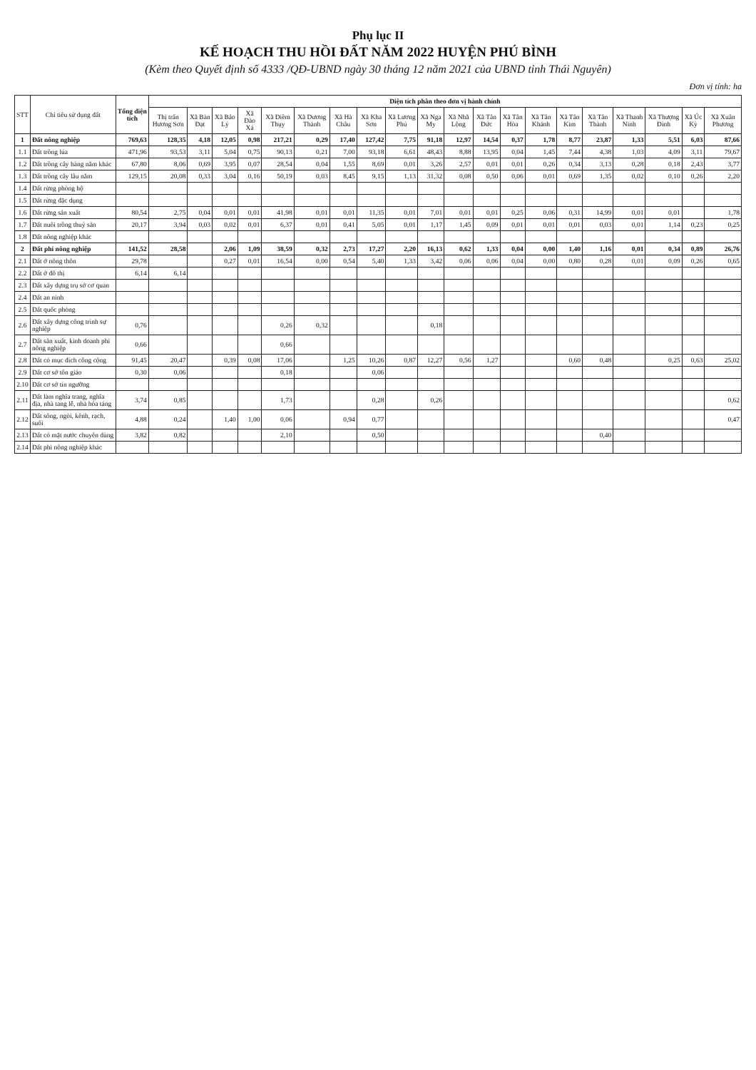Phụ lục II
KẾ HOẠCH THU HỒI ĐẤT NĂM 2022 HUYỆN PHÚ BÌNH
(Kèm theo Quyết định số 4333 /QĐ-UBND ngày 30 tháng 12 năm 2021 của UBND tỉnh Thái Nguyên)
Đơn vị tính: ha
| STT | Chỉ tiêu sử dụng đất | Tổng diện tích | Diện tích phân theo đơn vị hành chính | | | | | | | | | | | | | | | | | | | |
| --- | --- | --- | --- | --- | --- | --- | --- | --- | --- | --- | --- | --- | --- | --- | --- | --- | --- | --- | --- | --- | --- | --- |
| | | | Thị trấn Hương Sơn | Xã Bàn Đạt | Xã Bảo Lý | Xã Đào Xá | Xã Điềm Thụy | Xã Dương Thành | Xã Hà Châu | Xã Kha Sơn | Xã Lương Phú | Xã Nga My | Xã Nhã Lộng | Xã Tân Đức | Xã Tân Hòa | Xã Tân Khánh | Xã Tân Kim | Xã Tân Thành | Xã Thanh Ninh | Xã Thượng Đình | Xã Úc Kỳ | Xã Xuân Phương |
| 1 | Đất nông nghiệp | 769,63 | 128,35 | 4,18 | 12,05 | 0,98 | 217,21 | 0,29 | 17,40 | 127,42 | 7,75 | 91,18 | 12,97 | 14,54 | 0,37 | 1,78 | 8,77 | 23,87 | 1,33 | 5,51 | 6,03 | 87,66 |
| 1.1 | Đất trồng lúa | 471,96 | 93,53 | 3,11 | 5,04 | 0,75 | 90,13 | 0,21 | 7,00 | 93,18 | 6,61 | 48,43 | 8,88 | 13,95 | 0,04 | 1,45 | 7,44 | 4,38 | 1,03 | 4,09 | 3,11 | 79,67 |
| 1.2 | Đất trồng cây hàng năm khác | 67,80 | 8,06 | 0,69 | 3,95 | 0,07 | 28,54 | 0,04 | 1,55 | 8,69 | 0,01 | 3,26 | 2,57 | 0,01 | 0,01 | 0,26 | 0,34 | 3,13 | 0,28 | 0,18 | 2,43 | 3,77 |
| 1.3 | Đất trồng cây lâu năm | 129,15 | 20,08 | 0,33 | 3,04 | 0,16 | 50,19 | 0,03 | 8,45 | 9,15 | 1,13 | 31,32 | 0,08 | 0,50 | 0,06 | 0,01 | 0,69 | 1,35 | 0,02 | 0,10 | 0,26 | 2,20 |
| 1.4 | Đất rừng phòng hộ | | | | | | | | | | | | | | | | | | | | | |
| 1.5 | Đất rừng đặc dụng | | | | | | | | | | | | | | | | | | | | | |
| 1.6 | Đất rừng sản xuất | 80,54 | 2,75 | 0,04 | 0,01 | 0,01 | 41,98 | 0,01 | 0,01 | 11,35 | 0,01 | 7,01 | 0,01 | 0,01 | 0,25 | 0,06 | 0,31 | 14,99 | 0,01 | 0,01 | | 1,78 |
| 1.7 | Đất nuôi trồng thuỷ sản | 20,17 | 3,94 | 0,03 | 0,02 | 0,01 | 6,37 | 0,01 | 0,41 | 5,05 | 0,01 | 1,17 | 1,45 | 0,09 | 0,01 | 0,01 | 0,01 | 0,03 | 0,01 | 1,14 | 0,23 | 0,25 |
| 1.8 | Đất nông nghiệp khác | | | | | | | | | | | | | | | | | | | | | |
| 2 | Đất phi nông nghiệp | 141,52 | 28,58 | | 2,06 | 1,09 | 38,59 | 0,32 | 2,73 | 17,27 | 2,20 | 16,13 | 0,62 | 1,33 | 0,04 | 0,00 | 1,40 | 1,16 | 0,01 | 0,34 | 0,89 | 26,76 |
| 2.1 | Đất ở nông thôn | 29,78 | | | 0,27 | 0,01 | 16,54 | 0,00 | 0,54 | 5,40 | 1,33 | 3,42 | 0,06 | 0,06 | 0,04 | 0,00 | 0,80 | 0,28 | 0,01 | 0,09 | 0,26 | 0,65 |
| 2.2 | Đất ở đô thị | 6,14 | 6,14 | | | | | | | | | | | | | | | | | | | |
| 2.3 | Đất xây dựng trụ sở cơ quan | | | | | | | | | | | | | | | | | | | | | |
| 2.4 | Đất an ninh | | | | | | | | | | | | | | | | | | | | | |
| 2.5 | Đất quốc phòng | | | | | | | | | | | | | | | | | | | | | |
| 2.6 | Đất xây dựng công trình sự nghiệp | 0,76 | | | | | 0,26 | 0,32 | | | | 0,18 | | | | | | | | | | |
| 2.7 | Đất sản xuất, kinh doanh phi nông nghiệp | 0,66 | | | | | 0,66 | | | | | | | | | | | | | | | |
| 2.8 | Đất có mục đích công cộng | 91,45 | 20,47 | | 0,39 | 0,08 | 17,06 | | 1,25 | 10,26 | 0,87 | 12,27 | 0,56 | 1,27 | | | 0,60 | 0,48 | | 0,25 | 0,63 | 25,02 |
| 2.9 | Đất cơ sở tôn giáo | 0,30 | 0,06 | | | | 0,18 | | | 0,06 | | | | | | | | | | | | |
| 2.10 | Đất cơ sở tín ngưỡng | | | | | | | | | | | | | | | | | | | | | |
| 2.11 | Đất làm nghĩa trang, nghĩa địa, nhà tang lễ, nhà hỏa táng | 3,74 | 0,85 | | | | 1,73 | | | 0,28 | | 0,26 | | | | | | | | | | 0,62 |
| 2.12 | Đất sông, ngòi, kênh, rạch, suối | 4,88 | 0,24 | | 1,40 | 1,00 | 0,06 | | 0,94 | 0,77 | | | | | | | | | | | | 0,47 |
| 2.13 | Đất có mặt nước chuyên dùng | 3,82 | 0,82 | | | | 2,10 | | | 0,50 | | | | | | | | 0,40 | | | | |
| 2.14 | Đất phi nông nghiệp khác | | | | | | | | | | | | | | | | | | | | | |